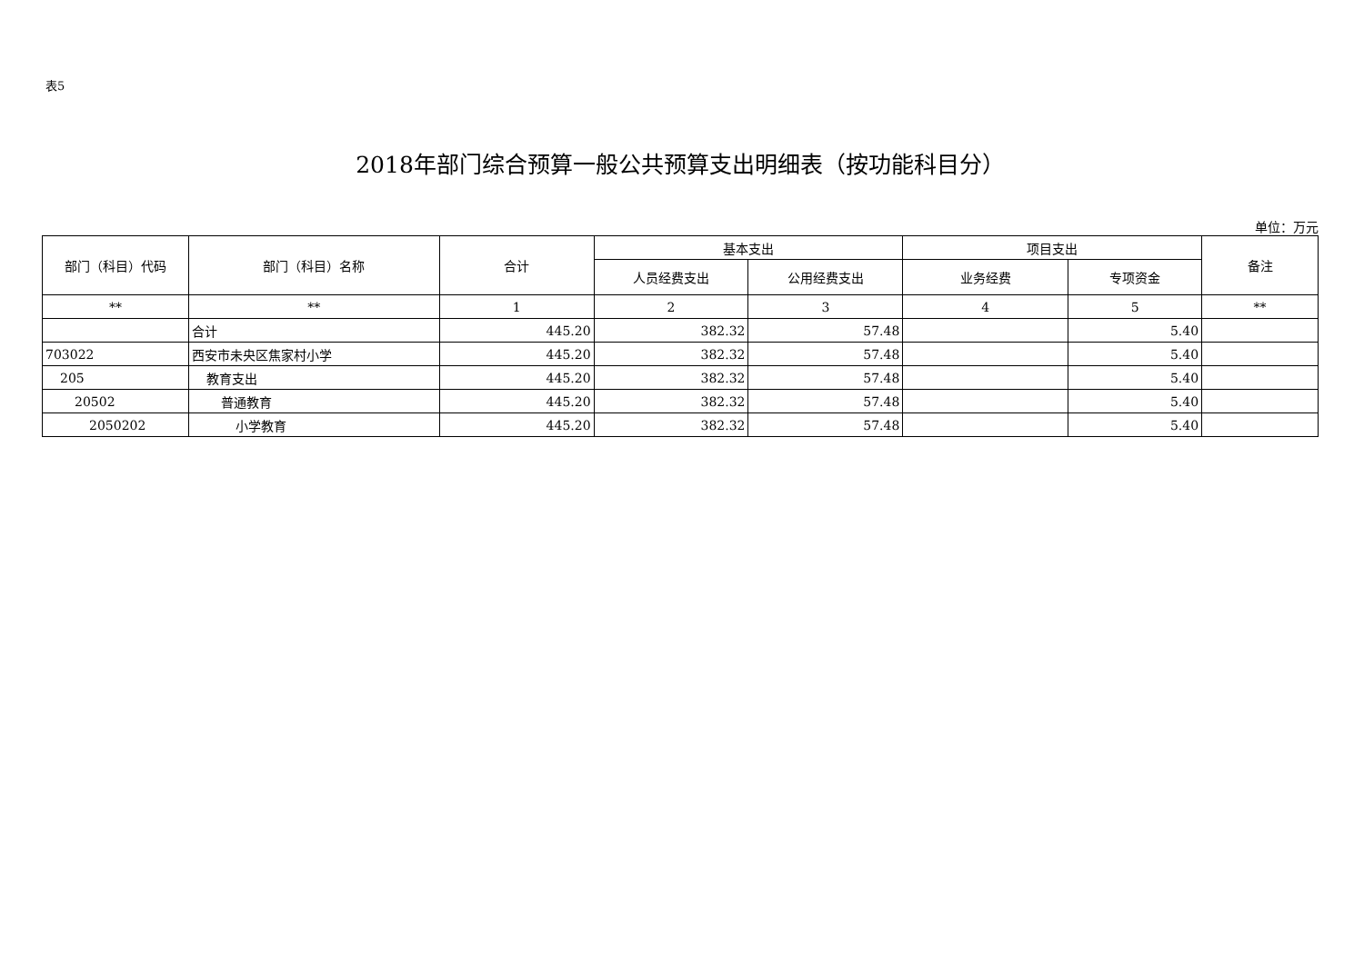表5
2018年部门综合预算一般公共预算支出明细表（按功能科目分）
单位：万元
| 部门（科目）代码 | 部门（科目）名称 | 合计 | 基本支出 | | 项目支出 | | 备注 |
| --- | --- | --- | --- | --- | --- | --- | --- |
| | | | 人员经费支出 | 公用经费支出 | 业务经费 | 专项资金 | |
| ** | ** | 1 | 2 | 3 | 4 | 5 | ** |
| | 合计 | 445.20 | 382.32 | 57.48 | | 5.40 | |
| 703022 | 西安市未央区焦家村小学 | 445.20 | 382.32 | 57.48 | | 5.40 | |
| 205 | 教育支出 | 445.20 | 382.32 | 57.48 | | 5.40 | |
| 20502 | 普通教育 | 445.20 | 382.32 | 57.48 | | 5.40 | |
| 2050202 | 小学教育 | 445.20 | 382.32 | 57.48 | | 5.40 | |